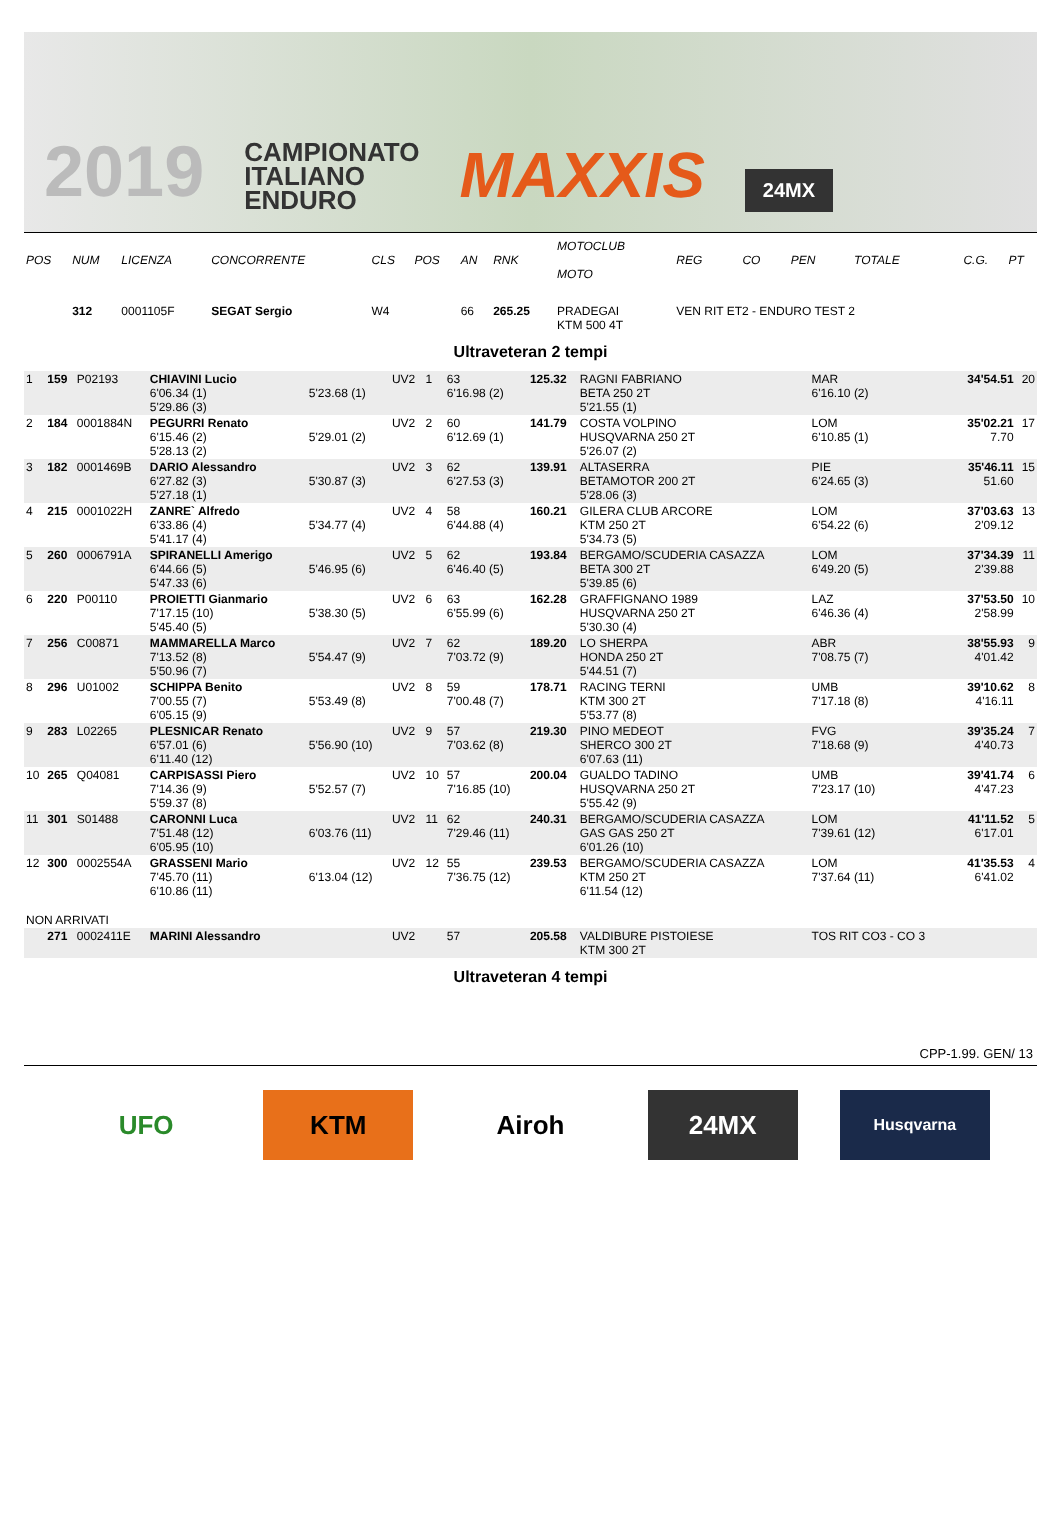2019 CAMPIONATO
ITALIANO
ENDURO MAXXIS 24MX
| POS | NUM | LICENZA | CONCORRENTE | | CLS | POS | AN | RNK | MOTOCLUB MOTO | | REG | CO | PEN | TOTALE | C.G. | PT |
| --- | --- | --- | --- | --- | --- | --- | --- | --- | --- | --- | --- | --- | --- | --- | --- | --- |
| | 312 | 0001105F | SEGAT Sergio | | W4 | | 66 | 265.25 | PRADEGAI KTM 500 4T | | VEN RIT ET2 - ENDURO TEST 2 | | | | | |
Ultraveteran 2 tempi
| 1 | 159 | P02193 | CHIAVINI Lucio 6'06.34 (1) 5'29.86 (3) | 5'23.68 (1) | UV2 | 1 | 63 6'16.98 (2) | 125.32 | RAGNI FABRIANO BETA 250 2T 5'21.55 (1) | MAR 6'16.10 (2) | | | 34'54.51 | 20 |
| 2 | 184 | 0001884N | PEGURRI Renato 6'15.46 (2) 5'28.13 (2) | 5'29.01 (2) | UV2 | 2 | 60 6'12.69 (1) | 141.79 | COSTA VOLPINO HUSQVARNA 250 2T 5'26.07 (2) | LOM 6'10.85 (1) | | | 35'02.21 7.70 | 17 |
| 3 | 182 | 0001469B | DARIO Alessandro 6'27.82 (3) 5'27.18 (1) | 5'30.87 (3) | UV2 | 3 | 62 6'27.53 (3) | 139.91 | ALTASERRA BETAMOTOR 200 2T 5'28.06 (3) | PIE 6'24.65 (3) | | | 35'46.11 51.60 | 15 |
| 4 | 215 | 0001022H | ZANRE` Alfredo 6'33.86 (4) 5'41.17 (4) | 5'34.77 (4) | UV2 | 4 | 58 6'44.88 (4) | 160.21 | GILERA CLUB ARCORE KTM 250 2T 5'34.73 (5) | LOM 6'54.22 (6) | | | 37'03.63 2'09.12 | 13 |
| 5 | 260 | 0006791A | SPIRANELLI Amerigo 6'44.66 (5) 5'47.33 (6) | 5'46.95 (6) | UV2 | 5 | 62 6'46.40 (5) | 193.84 | BERGAMO/SCUDERIA CASAZZA BETA 300 2T 5'39.85 (6) | LOM 6'49.20 (5) | | | 37'34.39 2'39.88 | 11 |
| 6 | 220 | P00110 | PROIETTI Gianmario 7'17.15 (10) 5'45.40 (5) | 5'38.30 (5) | UV2 | 6 | 63 6'55.99 (6) | 162.28 | GRAFFIGNANO 1989 HUSQVARNA 250 2T 5'30.30 (4) | LAZ 6'46.36 (4) | | | 37'53.50 2'58.99 | 10 |
| 7 | 256 | C00871 | MAMMARELLA Marco 7'13.52 (8) 5'50.96 (7) | 5'54.47 (9) | UV2 | 7 | 62 7'03.72 (9) | 189.20 | LO SHERPA HONDA 250 2T 5'44.51 (7) | ABR 7'08.75 (7) | | | 38'55.93 4'01.42 | 9 |
| 8 | 296 | U01002 | SCHIPPA Benito 7'00.55 (7) 6'05.15 (9) | 5'53.49 (8) | UV2 | 8 | 59 7'00.48 (7) | 178.71 | RACING TERNI KTM 300 2T 5'53.77 (8) | UMB 7'17.18 (8) | | | 39'10.62 4'16.11 | 8 |
| 9 | 283 | L02265 | PLESNICAR Renato 6'57.01 (6) 6'11.40 (12) | 5'56.90 (10) | UV2 | 9 | 57 7'03.62 (8) | 219.30 | PINO MEDEOT SHERCO 300 2T 6'07.63 (11) | FVG 7'18.68 (9) | | | 39'35.24 4'40.73 | 7 |
| 10 | 265 | Q04081 | CARPISASSI Piero 7'14.36 (9) 5'59.37 (8) | 5'52.57 (7) | UV2 | 10 | 57 7'16.85 (10) | 200.04 | GUALDO TADINO HUSQVARNA 250 2T 5'55.42 (9) | UMB 7'23.17 (10) | | | 39'41.74 4'47.23 | 6 |
| 11 | 301 | S01488 | CARONNI Luca 7'51.48 (12) 6'05.95 (10) | 6'03.76 (11) | UV2 | 11 | 62 7'29.46 (11) | 240.31 | BERGAMO/SCUDERIA CASAZZA GAS GAS 250 2T 6'01.26 (10) | LOM 7'39.61 (12) | | | 41'11.52 6'17.01 | 5 |
| 12 | 300 | 0002554A | GRASSENI Mario 7'45.70 (11) 6'10.86 (11) | 6'13.04 (12) | UV2 | 12 | 55 7'36.75 (12) | 239.53 | BERGAMO/SCUDERIA CASAZZA KTM 250 2T 6'11.54 (12) | LOM 7'37.64 (11) | | | 41'35.53 6'41.02 | 4 |
| NON ARRIVATI | | | | | | | | | | | | | | |
| | 271 | 0002411E | MARINI Alessandro | | UV2 | | 57 | 205.58 | VALDIBURE PISTOIESE KTM 300 2T | TOS RIT CO3 - CO 3 | | | | |
Ultraveteran 4 tempi
CPP-1.99. GEN/ 13
UFO KTM Airoh 24MX
Husqvarna